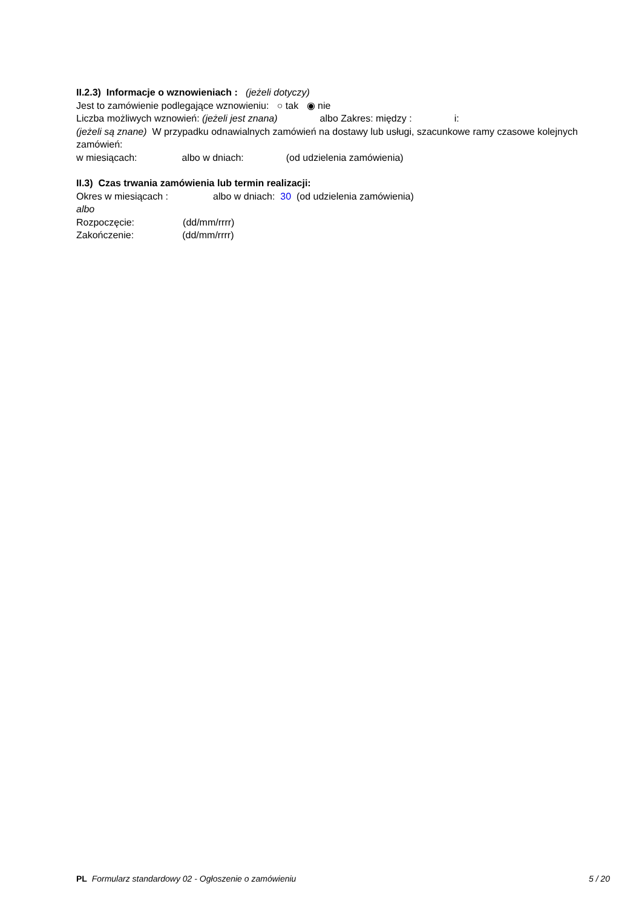II.2.3) Informacje o wznowieniach : (jeżeli dotyczy)
Jest to zamówienie podlegające wznowieniu: ○ tak ◉ nie
Liczba możliwych wznowień: (jeżeli jest znana) albo Zakres: między : i:
(jeżeli są znane) W przypadku odnawialnych zamówień na dostawy lub usługi, szacunkowe ramy czasowe kolejnych zamówień:
w miesiącach: albo w dniach: (od udzielenia zamówienia)
II.3) Czas trwania zamówienia lub termin realizacji:
Okres w miesiącach : albo w dniach: 30 (od udzielenia zamówienia)
albo
Rozpoczęcie: (dd/mm/rrrr)
Zakończenie: (dd/mm/rrrr)
PL Formularz standardowy 02 - Ogłoszenie o zamówieniu 5 / 20